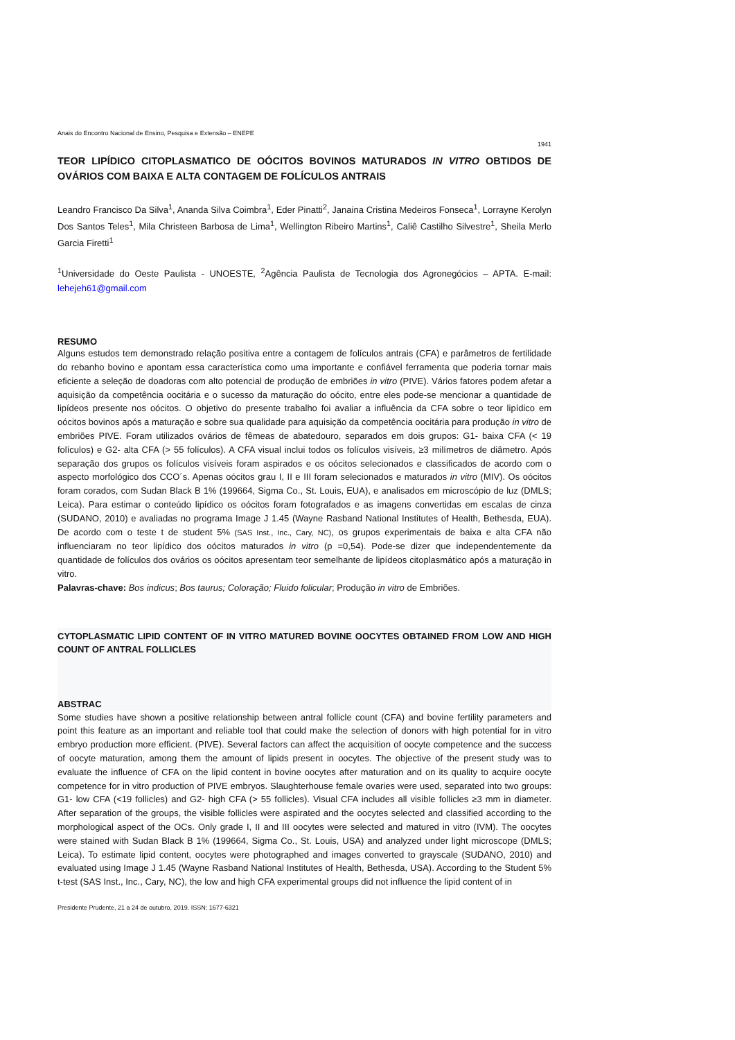Anais do Encontro Nacional de Ensino, Pesquisa e Extensão – ENEPE
1941
TEOR LIPÍDICO CITOPLASMATICO DE OÓCITOS BOVINOS MATURADOS IN VITRO OBTIDOS DE OVÁRIOS COM BAIXA E ALTA CONTAGEM DE FOLÍCULOS ANTRAIS
Leandro Francisco Da Silva<sup>1</sup>, Ananda Silva Coimbra<sup>1</sup>, Eder Pinatti<sup>2</sup>, Janaina Cristina Medeiros Fonseca<sup>1</sup>, Lorrayne Kerolyn Dos Santos Teles<sup>1</sup>, Mila Christeen Barbosa de Lima<sup>1</sup>, Wellington Ribeiro Martins<sup>1</sup>, Caliê Castilho Silvestre<sup>1</sup>, Sheila Merlo Garcia Firetti<sup>1</sup>
<sup>1</sup> Universidade do Oeste Paulista - UNOESTE, <sup>2</sup>Agência Paulista de Tecnologia dos Agronegócios – APTA. E-mail: lehejeh61@gmail.com
RESUMO
Alguns estudos tem demonstrado relação positiva entre a contagem de folículos antrais (CFA) e parâmetros de fertilidade do rebanho bovino e apontam essa característica como uma importante e confiável ferramenta que poderia tornar mais eficiente a seleção de doadoras com alto potencial de produção de embriões in vitro (PIVE). Vários fatores podem afetar a aquisição da competência oocitária e o sucesso da maturação do oócito, entre eles pode-se mencionar a quantidade de lipídeos presente nos oócitos. O objetivo do presente trabalho foi avaliar a influência da CFA sobre o teor lipídico em oócitos bovinos após a maturação e sobre sua qualidade para aquisição da competência oocitária para produção in vitro de embriões PIVE. Foram utilizados ovários de fêmeas de abatedouro, separados em dois grupos: G1- baixa CFA (< 19 folículos) e G2- alta CFA (> 55 folículos). A CFA visual inclui todos os folículos visíveis, ≥3 milímetros de diâmetro. Após separação dos grupos os folículos visíveis foram aspirados e os oócitos selecionados e classificados de acordo com o aspecto morfológico dos CCO´s. Apenas oócitos grau I, II e III foram selecionados e maturados in vitro (MIV). Os oócitos foram corados, com Sudan Black B 1% (199664, Sigma Co., St. Louis, EUA), e analisados em microscópio de luz (DMLS; Leica). Para estimar o conteúdo lipídico os oócitos foram fotografados e as imagens convertidas em escalas de cinza (SUDANO, 2010) e avaliadas no programa Image J 1.45 (Wayne Rasband National Institutes of Health, Bethesda, EUA). De acordo com o teste t de student 5% (SAS Inst., Inc., Cary, NC), os grupos experimentais de baixa e alta CFA não influenciaram no teor lipídico dos oócitos maturados in vitro (p =0,54). Pode-se dizer que independentemente da quantidade de folículos dos ovários os oócitos apresentam teor semelhante de lipídeos citoplasmático após a maturação in vitro.
Palavras-chave: Bos indicus; Bos taurus; Coloração; Fluido folicular; Produção in vitro de Embriões.
CYTOPLASMATIC LIPID CONTENT OF IN VITRO MATURED BOVINE OOCYTES OBTAINED FROM LOW AND HIGH COUNT OF ANTRAL FOLLICLES
ABSTRAC
Some studies have shown a positive relationship between antral follicle count (CFA) and bovine fertility parameters and point this feature as an important and reliable tool that could make the selection of donors with high potential for in vitro embryo production more efficient. (PIVE). Several factors can affect the acquisition of oocyte competence and the success of oocyte maturation, among them the amount of lipids present in oocytes. The objective of the present study was to evaluate the influence of CFA on the lipid content in bovine oocytes after maturation and on its quality to acquire oocyte competence for in vitro production of PIVE embryos. Slaughterhouse female ovaries were used, separated into two groups: G1- low CFA (<19 follicles) and G2- high CFA (> 55 follicles). Visual CFA includes all visible follicles ≥3 mm in diameter. After separation of the groups, the visible follicles were aspirated and the oocytes selected and classified according to the morphological aspect of the OCs. Only grade I, II and III oocytes were selected and matured in vitro (IVM). The oocytes were stained with Sudan Black B 1% (199664, Sigma Co., St. Louis, USA) and analyzed under light microscope (DMLS; Leica). To estimate lipid content, oocytes were photographed and images converted to grayscale (SUDANO, 2010) and evaluated using Image J 1.45 (Wayne Rasband National Institutes of Health, Bethesda, USA). According to the Student 5% t-test (SAS Inst., Inc., Cary, NC), the low and high CFA experimental groups did not influence the lipid content of in
Presidente Prudente, 21 a 24 de outubro, 2019. ISSN: 1677-6321